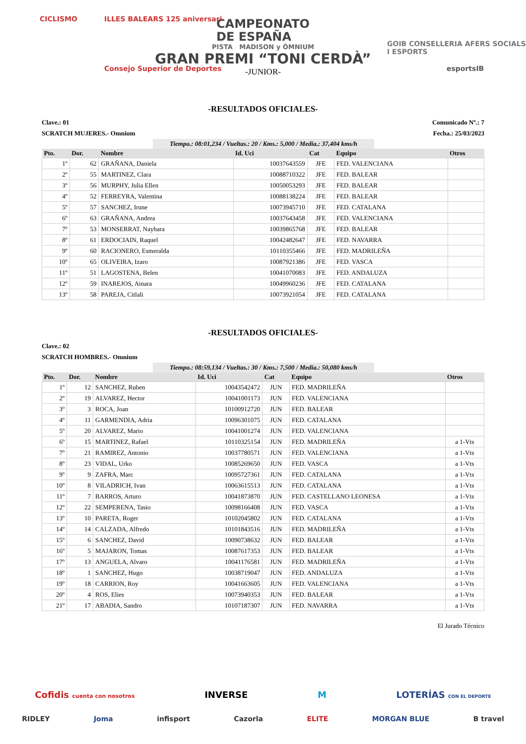CICLISMO ILLES BALEARS 125 aniversari
Consejo Superior de Deportes
GOIB CONSELLERIA AFERS SOCIALS I ESPORTS
esportsIB
CAMPEONATO
DE ESPAÑA
PISTA MADISON y ÓMNIUM
GRAN PREMI “TONI CERDÀ”
-JUNIOR-
-RESULTADOS OFICIALES-
Clave.: 01 Comunicado Nº.: 7
SCRATCH MUJERES.- Omnium Fecha.: 25/03/2023
Tiempo.: 08:01,234 / Vueltas.: 20 / Kms.: 5,000 / Media.: 37,404 kms/h
| Pto. | Dor. | Nombre | Id. Uci | Cat | Equipo | Otros |
| --- | --- | --- | --- | --- | --- | --- |
| 1º | 62 | GRAÑANA, Daniela | 10037643559 | JFE | FED. VALENCIANA | |
| 2º | 55 | MARTINEZ, Clara | 10088710322 | JFE | FED. BALEAR | |
| 3º | 56 | MURPHY, Julia Ellen | 10050053293 | JFE | FED. BALEAR | |
| 4º | 52 | FERREYRA, Valentina | 10088138224 | JFE | FED. BALEAR | |
| 5º | 57 | SANCHEZ, Irune | 10073945710 | JFE | FED. CATALANA | |
| 6º | 63 | GRAÑANA, Andrea | 10037643458 | JFE | FED. VALENCIANA | |
| 7º | 53 | MONSERRAT, Nayhara | 10039865768 | JFE | FED. BALEAR | |
| 8º | 61 | ERDOCIAIN, Raquel | 10042482647 | JFE | FED. NAVARRA | |
| 9º | 60 | RACIONERO, Esmeralda | 10110355466 | JFE | FED. MADRILEÑA | |
| 10º | 65 | OLIVEIRA, Izaro | 10087921386 | JFE | FED. VASCA | |
| 11º | 51 | LAGOSTENA, Belen | 10041070083 | JFE | FED. ANDALUZA | |
| 12º | 59 | INAREJOS, Ainara | 10049960236 | JFE | FED. CATALANA | |
| 13º | 58 | PAREJA, Citlali | 10073921054 | JFE | FED. CATALANA | |
-RESULTADOS OFICIALES-
Clave.: 02
SCRATCH HOMBRES.- Omnium
Tiempo.: 08:59,134 / Vueltas.: 30 / Kms.: 7,500 / Media.: 50,080 kms/h
| Pto. | Dor. | Nombre | Id. Uci | Cat | Equipo | Otros |
| --- | --- | --- | --- | --- | --- | --- |
| 1º | 12 | SANCHEZ, Ruben | 10043542472 | JUN | FED. MADRILEÑA | |
| 2º | 19 | ALVAREZ, Hector | 10041001173 | JUN | FED. VALENCIANA | |
| 3º | 3 | ROCA, Joan | 10100912720 | JUN | FED. BALEAR | |
| 4º | 11 | GARMENDIA, Adria | 10096301075 | JUN | FED. CATALANA | |
| 5º | 20 | ALVAREZ, Mario | 10041001274 | JUN | FED. VALENCIANA | |
| 6º | 15 | MARTINEZ, Rafael | 10110325154 | JUN | FED. MADRILEÑA | a 1-Vts |
| 7º | 21 | RAMIREZ, Antonio | 10037780571 | JUN | FED. VALENCIANA | a 1-Vts |
| 8º | 23 | VIDAL, Urko | 10085269650 | JUN | FED. VASCA | a 1-Vts |
| 9º | 9 | ZAFRA, Marc | 10095727361 | JUN | FED. CATALANA | a 1-Vts |
| 10º | 8 | VILADRICH, Ivan | 10063615513 | JUN | FED. CATALANA | a 1-Vts |
| 11º | 7 | BARROS, Arturo | 10041873870 | JUN | FED. CASTELLANO LEONESA | a 1-Vts |
| 12º | 22 | SEMPERENA, Tasio | 10098166408 | JUN | FED. VASCA | a 1-Vts |
| 13º | 10 | PARETA, Roger | 10102045802 | JUN | FED. CATALANA | a 1-Vts |
| 14º | 14 | CALZADA, Alfredo | 10101843516 | JUN | FED. MADRILEÑA | a 1-Vts |
| 15º | 6 | SANCHEZ, David | 10090738632 | JUN | FED. BALEAR | a 1-Vts |
| 16º | 5 | MAJARON, Tomas | 10087617353 | JUN | FED. BALEAR | a 1-Vts |
| 17º | 13 | ANGUELA, Alvaro | 10041176581 | JUN | FED. MADRILEÑA | a 1-Vts |
| 18º | 1 | SANCHEZ, Hugo | 10038719047 | JUN | FED. ANDALUZA | a 1-Vts |
| 19º | 18 | CARRION, Roy | 10041663605 | JUN | FED. VALENCIANA | a 1-Vts |
| 20º | 4 | ROS, Elies | 10073940353 | JUN | FED. BALEAR | a 1-Vts |
| 21º | 17 | ABADIA, Sandro | 10107187307 | JUN | FED. NAVARRA | a 1-Vts |
El Jurado Técnico
Cofidis cuenta con nosotros INVERSE M LOTERÍAS CON EL DEPORTE
RIDLEY Joma infisport Cazorla ELITE MORGAN BLUE B travel